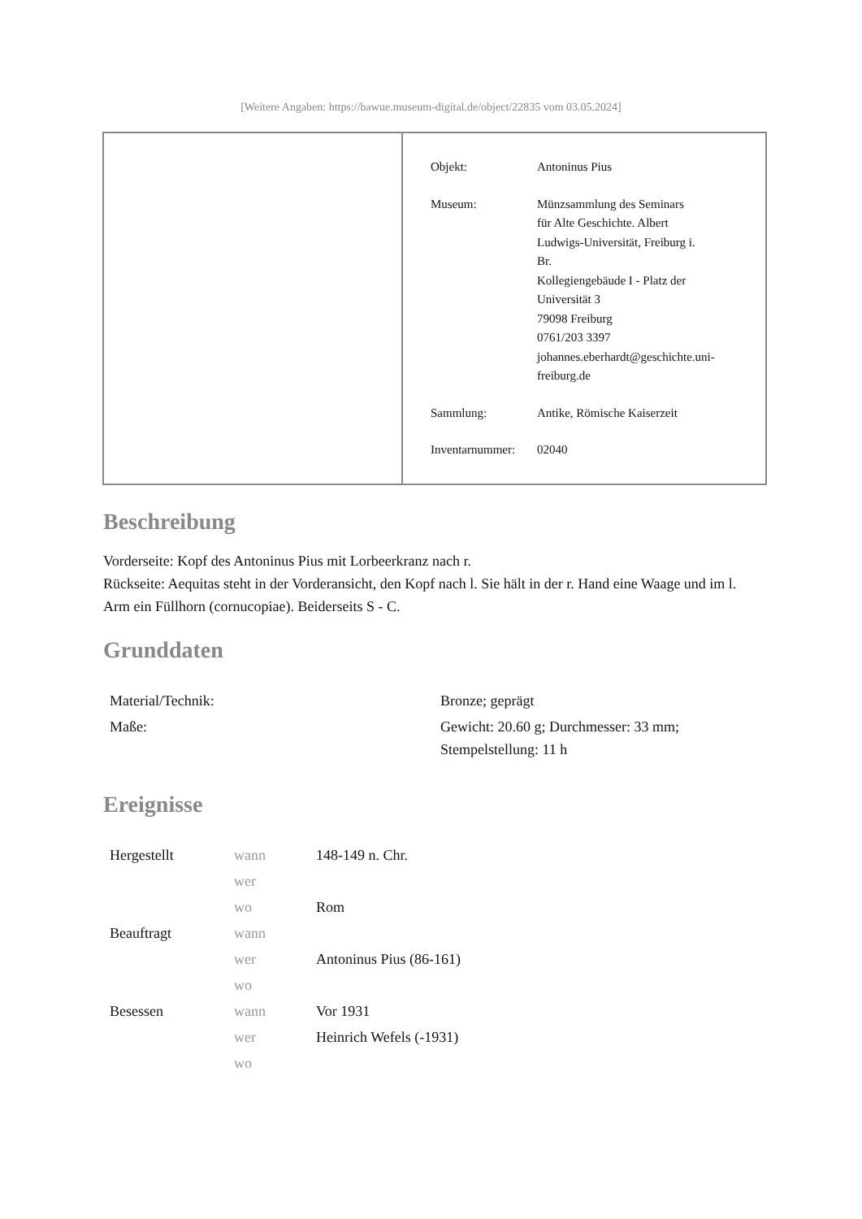[Weitere Angaben: https://bawue.museum-digital.de/object/22835 vom 03.05.2024]
| Objekt: | Antoninus Pius |
| Museum: | Münzsammlung des Seminars für Alte Geschichte. Albert Ludwigs-Universität, Freiburg i. Br. Kollegiengebäude I - Platz der Universität 3 79098 Freiburg 0761/203 3397 johannes.eberhardt@geschichte.uni- freiburg.de |
| Sammlung: | Antike, Römische Kaiserzeit |
| Inventarnummer: | 02040 |
Beschreibung
Vorderseite: Kopf des Antoninus Pius mit Lorbeerkranz nach r.
Rückseite: Aequitas steht in der Vorderansicht, den Kopf nach l. Sie hält in der r. Hand eine Waage und im l. Arm ein Füllhorn (cornucopiae). Beiderseits S - C.
Grunddaten
| Material/Technik: | Bronze; geprägt |
| Maße: | Gewicht: 20.60 g; Durchmesser: 33 mm; Stempelstellung: 11 h |
Ereignisse
| Hergestellt | wann | 148-149 n. Chr. |
| | wer | |
| | wo | Rom |
| Beauftragt | wann | |
| | wer | Antoninus Pius (86-161) |
| | wo | |
| Besessen | wann | Vor 1931 |
| | wer | Heinrich Wefels (-1931) |
| | wo | |